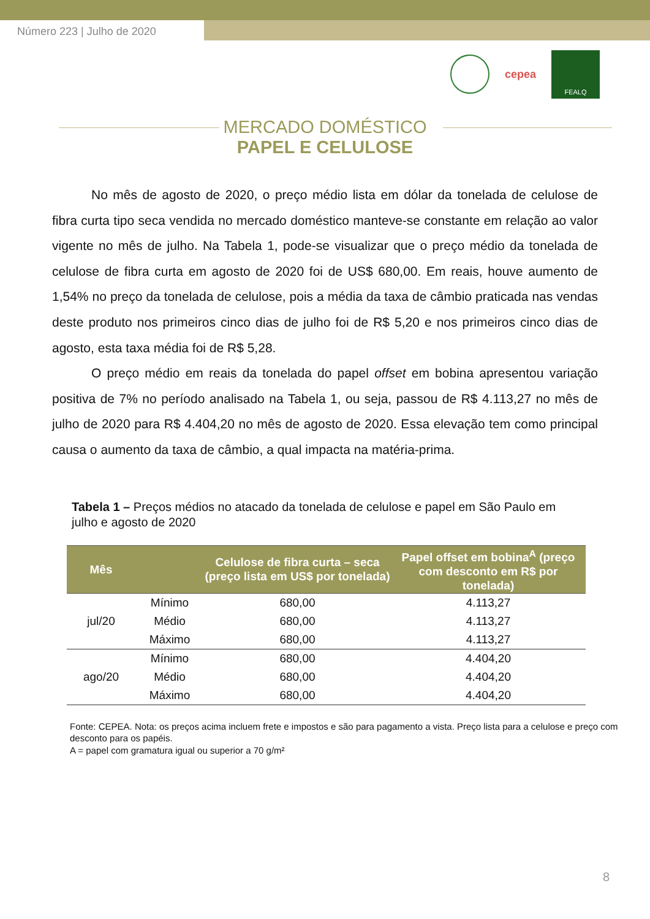Número 223 | Julho de 2020
cepea
FEALQ
MERCADO DOMÉSTICO
PAPEL E CELULOSE
No mês de agosto de 2020, o preço médio lista em dólar da tonelada de celulose de fibra curta tipo seca vendida no mercado doméstico manteve-se constante em relação ao valor vigente no mês de julho. Na Tabela 1, pode-se visualizar que o preço médio da tonelada de celulose de fibra curta em agosto de 2020 foi de US$ 680,00. Em reais, houve aumento de 1,54% no preço da tonelada de celulose, pois a média da taxa de câmbio praticada nas vendas deste produto nos primeiros cinco dias de julho foi de R$ 5,20 e nos primeiros cinco dias de agosto, esta taxa média foi de R$ 5,28.
O preço médio em reais da tonelada do papel offset em bobina apresentou variação positiva de 7% no período analisado na Tabela 1, ou seja, passou de R$ 4.113,27 no mês de julho de 2020 para R$ 4.404,20 no mês de agosto de 2020. Essa elevação tem como principal causa o aumento da taxa de câmbio, a qual impacta na matéria-prima.
Tabela 1 – Preços médios no atacado da tonelada de celulose e papel em São Paulo em julho e agosto de 2020
| Mês | | Celulose de fibra curta – seca (preço lista em US$ por tonelada) | Papel offset em bobina<sup>A</sup> (preço com desconto em R$ por tonelada) |
| --- | --- | --- | --- |
| jul/20 | Mínimo | 680,00 | 4.113,27 |
| | Médio | 680,00 | 4.113,27 |
| | Máximo | 680,00 | 4.113,27 |
| ago/20 | Mínimo | 680,00 | 4.404,20 |
| | Médio | 680,00 | 4.404,20 |
| | Máximo | 680,00 | 4.404,20 |
Fonte: CEPEA. Nota: os preços acima incluem frete e impostos e são para pagamento a vista. Preço lista para a celulose e preço com desconto para os papéis.
A = papel com gramatura igual ou superior a 70 g/m²
8